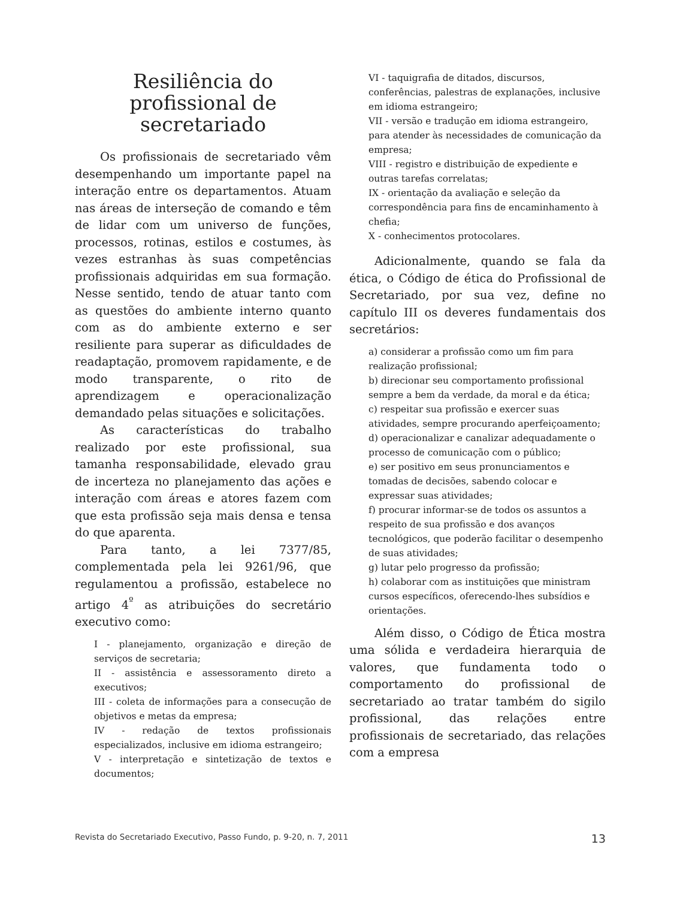Resiliência do
profissional de
secretariado
Os profissionais de secretariado vêm desempenhando um importante papel na interação entre os departamentos. Atuam nas áreas de interseção de comando e têm de lidar com um universo de funções, processos, rotinas, estilos e costumes, às vezes estranhas às suas competências profissionais adquiridas em sua formação. Nesse sentido, tendo de atuar tanto com as questões do ambiente interno quanto com as do ambiente externo e ser resiliente para superar as dificuldades de readaptação, promovem rapidamente, e de modo transparente, o rito de aprendizagem e operacionalização demandado pelas situações e solicitações.
As características do trabalho realizado por este profissional, sua tamanha responsabilidade, elevado grau de incerteza no planejamento das ações e interação com áreas e atores fazem com que esta profissão seja mais densa e tensa do que aparenta.
Para tanto, a lei 7377/85, complementada pela lei 9261/96, que regulamentou a profissão, estabelece no artigo 4<sup>º</sup> as atribuições do secretário executivo como:
I - planejamento, organização e direção de serviços de secretaria;
II - assistência e assessoramento direto a executivos;
III - coleta de informações para a consecução de objetivos e metas da empresa;
IV - redação de textos profissionais especializados, inclusive em idioma estrangeiro;
V - interpretação e sintetização de textos e documentos;
VI - taquigrafia de ditados, discursos, conferências, palestras de explanações, inclusive em idioma estrangeiro;
VII - versão e tradução em idioma estrangeiro, para atender às necessidades de comunicação da empresa;
VIII - registro e distribuição de expediente e outras tarefas correlatas;
IX - orientação da avaliação e seleção da correspondência para fins de encaminhamento à chefia;
X - conhecimentos protocolares.
Adicionalmente, quando se fala da ética, o Código de ética do Profissional de Secretariado, por sua vez, define no capítulo III os deveres fundamentais dos secretários:
a) considerar a profissão como um fim para realização profissional;
b) direcionar seu comportamento profissional sempre a bem da verdade, da moral e da ética;
c) respeitar sua profissão e exercer suas atividades, sempre procurando aperfeiçoamento;
d) operacionalizar e canalizar adequadamente o processo de comunicação com o público;
e) ser positivo em seus pronunciamentos e tomadas de decisões, sabendo colocar e expressar suas atividades;
f) procurar informar-se de todos os assuntos a respeito de sua profissão e dos avanços tecnológicos, que poderão facilitar o desempenho de suas atividades;
g) lutar pelo progresso da profissão;
h) colaborar com as instituições que ministram cursos específicos, oferecendo-lhes subsídios e orientações.
Além disso, o Código de Ética mostra uma sólida e verdadeira hierarquia de valores, que fundamenta todo o comportamento do profissional de secretariado ao tratar também do sigilo profissional, das relações entre profissionais de secretariado, das relações com a empresa
Revista do Secretariado Executivo, Passo Fundo, p. 9-20, n. 7, 2011 13